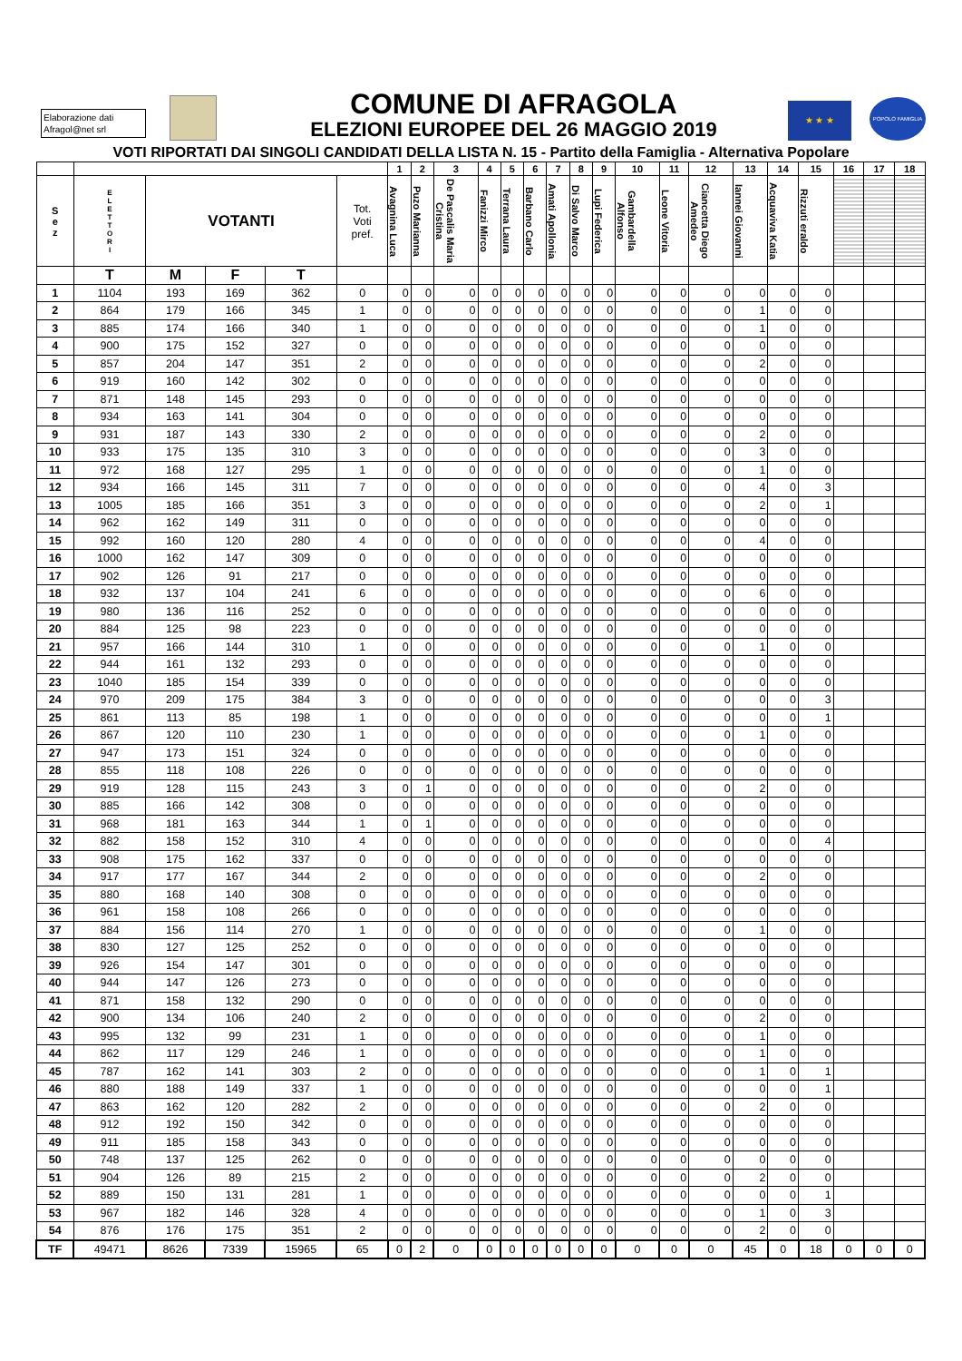Elaborazione dati
Afragol@net srl
COMUNE DI AFRAGOLA
ELEZIONI EUROPEE DEL 26 MAGGIO 2019
★ ★ ★
POPOLO FAMIGLIA
VOTI RIPORTATI DAI SINGOLI CANDIDATI DELLA LISTA N. 15 - Partito della Famiglia - Alternativa Popolare
| | | | | | | 1 | 2 | 3 | 4 | 5 | 6 | 7 | 8 | 9 | 10 | 11 | 12 | 13 | 14 | 15 | 16 | 17 | 18 |
| --- | --- | --- | --- | --- | --- | --- | --- | --- | --- | --- | --- | --- | --- | --- | --- | --- | --- | --- | --- | --- | --- | --- | --- |
| S e z | E L E T T O R I | VOTANTI | | | Tot. Voti pref. | Avagnina Luca | Puzo Marianna | De Pascalis Maria Cristina | Fanizzi Mirco | Terrana Laura | Barbano Carlo | Amati Apollonia | Di Salvo Marco | Lupi Federica | Gambardella Alfonso | Leone Vitoria | Ciancetta Diego Amedeo | Iannei Giovanni | Acquaviva Katia | Rizzuti eraldo | | | |
| | T | M | F | T | | | | | | | | | | | | | | | | | | | |
| 1 | 1104 | 193 | 169 | 362 | 0 | 0 | 0 | 0 | 0 | 0 | 0 | 0 | 0 | 0 | 0 | 0 | 0 | 0 | 0 | 0 | | | |
| 2 | 864 | 179 | 166 | 345 | 1 | 0 | 0 | 0 | 0 | 0 | 0 | 0 | 0 | 0 | 0 | 0 | 0 | 1 | 0 | 0 | | | |
| 3 | 885 | 174 | 166 | 340 | 1 | 0 | 0 | 0 | 0 | 0 | 0 | 0 | 0 | 0 | 0 | 0 | 0 | 1 | 0 | 0 | | | |
| 4 | 900 | 175 | 152 | 327 | 0 | 0 | 0 | 0 | 0 | 0 | 0 | 0 | 0 | 0 | 0 | 0 | 0 | 0 | 0 | 0 | | | |
| 5 | 857 | 204 | 147 | 351 | 2 | 0 | 0 | 0 | 0 | 0 | 0 | 0 | 0 | 0 | 0 | 0 | 0 | 2 | 0 | 0 | | | |
| 6 | 919 | 160 | 142 | 302 | 0 | 0 | 0 | 0 | 0 | 0 | 0 | 0 | 0 | 0 | 0 | 0 | 0 | 0 | 0 | 0 | | | |
| 7 | 871 | 148 | 145 | 293 | 0 | 0 | 0 | 0 | 0 | 0 | 0 | 0 | 0 | 0 | 0 | 0 | 0 | 0 | 0 | 0 | | | |
| 8 | 934 | 163 | 141 | 304 | 0 | 0 | 0 | 0 | 0 | 0 | 0 | 0 | 0 | 0 | 0 | 0 | 0 | 0 | 0 | 0 | | | |
| 9 | 931 | 187 | 143 | 330 | 2 | 0 | 0 | 0 | 0 | 0 | 0 | 0 | 0 | 0 | 0 | 0 | 0 | 2 | 0 | 0 | | | |
| 10 | 933 | 175 | 135 | 310 | 3 | 0 | 0 | 0 | 0 | 0 | 0 | 0 | 0 | 0 | 0 | 0 | 0 | 3 | 0 | 0 | | | |
| 11 | 972 | 168 | 127 | 295 | 1 | 0 | 0 | 0 | 0 | 0 | 0 | 0 | 0 | 0 | 0 | 0 | 0 | 1 | 0 | 0 | | | |
| 12 | 934 | 166 | 145 | 311 | 7 | 0 | 0 | 0 | 0 | 0 | 0 | 0 | 0 | 0 | 0 | 0 | 0 | 4 | 0 | 3 | | | |
| 13 | 1005 | 185 | 166 | 351 | 3 | 0 | 0 | 0 | 0 | 0 | 0 | 0 | 0 | 0 | 0 | 0 | 0 | 2 | 0 | 1 | | | |
| 14 | 962 | 162 | 149 | 311 | 0 | 0 | 0 | 0 | 0 | 0 | 0 | 0 | 0 | 0 | 0 | 0 | 0 | 0 | 0 | 0 | | | |
| 15 | 992 | 160 | 120 | 280 | 4 | 0 | 0 | 0 | 0 | 0 | 0 | 0 | 0 | 0 | 0 | 0 | 0 | 4 | 0 | 0 | | | |
| 16 | 1000 | 162 | 147 | 309 | 0 | 0 | 0 | 0 | 0 | 0 | 0 | 0 | 0 | 0 | 0 | 0 | 0 | 0 | 0 | 0 | | | |
| 17 | 902 | 126 | 91 | 217 | 0 | 0 | 0 | 0 | 0 | 0 | 0 | 0 | 0 | 0 | 0 | 0 | 0 | 0 | 0 | 0 | | | |
| 18 | 932 | 137 | 104 | 241 | 6 | 0 | 0 | 0 | 0 | 0 | 0 | 0 | 0 | 0 | 0 | 0 | 0 | 6 | 0 | 0 | | | |
| 19 | 980 | 136 | 116 | 252 | 0 | 0 | 0 | 0 | 0 | 0 | 0 | 0 | 0 | 0 | 0 | 0 | 0 | 0 | 0 | 0 | | | |
| 20 | 884 | 125 | 98 | 223 | 0 | 0 | 0 | 0 | 0 | 0 | 0 | 0 | 0 | 0 | 0 | 0 | 0 | 0 | 0 | 0 | | | |
| 21 | 957 | 166 | 144 | 310 | 1 | 0 | 0 | 0 | 0 | 0 | 0 | 0 | 0 | 0 | 0 | 0 | 0 | 1 | 0 | 0 | | | |
| 22 | 944 | 161 | 132 | 293 | 0 | 0 | 0 | 0 | 0 | 0 | 0 | 0 | 0 | 0 | 0 | 0 | 0 | 0 | 0 | 0 | | | |
| 23 | 1040 | 185 | 154 | 339 | 0 | 0 | 0 | 0 | 0 | 0 | 0 | 0 | 0 | 0 | 0 | 0 | 0 | 0 | 0 | 0 | | | |
| 24 | 970 | 209 | 175 | 384 | 3 | 0 | 0 | 0 | 0 | 0 | 0 | 0 | 0 | 0 | 0 | 0 | 0 | 0 | 0 | 3 | | | |
| 25 | 861 | 113 | 85 | 198 | 1 | 0 | 0 | 0 | 0 | 0 | 0 | 0 | 0 | 0 | 0 | 0 | 0 | 0 | 0 | 1 | | | |
| 26 | 867 | 120 | 110 | 230 | 1 | 0 | 0 | 0 | 0 | 0 | 0 | 0 | 0 | 0 | 0 | 0 | 0 | 1 | 0 | 0 | | | |
| 27 | 947 | 173 | 151 | 324 | 0 | 0 | 0 | 0 | 0 | 0 | 0 | 0 | 0 | 0 | 0 | 0 | 0 | 0 | 0 | 0 | | | |
| 28 | 855 | 118 | 108 | 226 | 0 | 0 | 0 | 0 | 0 | 0 | 0 | 0 | 0 | 0 | 0 | 0 | 0 | 0 | 0 | 0 | | | |
| 29 | 919 | 128 | 115 | 243 | 3 | 0 | 1 | 0 | 0 | 0 | 0 | 0 | 0 | 0 | 0 | 0 | 0 | 2 | 0 | 0 | | | |
| 30 | 885 | 166 | 142 | 308 | 0 | 0 | 0 | 0 | 0 | 0 | 0 | 0 | 0 | 0 | 0 | 0 | 0 | 0 | 0 | 0 | | | |
| 31 | 968 | 181 | 163 | 344 | 1 | 0 | 1 | 0 | 0 | 0 | 0 | 0 | 0 | 0 | 0 | 0 | 0 | 0 | 0 | 0 | | | |
| 32 | 882 | 158 | 152 | 310 | 4 | 0 | 0 | 0 | 0 | 0 | 0 | 0 | 0 | 0 | 0 | 0 | 0 | 0 | 0 | 4 | | | |
| 33 | 908 | 175 | 162 | 337 | 0 | 0 | 0 | 0 | 0 | 0 | 0 | 0 | 0 | 0 | 0 | 0 | 0 | 0 | 0 | 0 | | | |
| 34 | 917 | 177 | 167 | 344 | 2 | 0 | 0 | 0 | 0 | 0 | 0 | 0 | 0 | 0 | 0 | 0 | 0 | 2 | 0 | 0 | | | |
| 35 | 880 | 168 | 140 | 308 | 0 | 0 | 0 | 0 | 0 | 0 | 0 | 0 | 0 | 0 | 0 | 0 | 0 | 0 | 0 | 0 | | | |
| 36 | 961 | 158 | 108 | 266 | 0 | 0 | 0 | 0 | 0 | 0 | 0 | 0 | 0 | 0 | 0 | 0 | 0 | 0 | 0 | 0 | | | |
| 37 | 884 | 156 | 114 | 270 | 1 | 0 | 0 | 0 | 0 | 0 | 0 | 0 | 0 | 0 | 0 | 0 | 0 | 1 | 0 | 0 | | | |
| 38 | 830 | 127 | 125 | 252 | 0 | 0 | 0 | 0 | 0 | 0 | 0 | 0 | 0 | 0 | 0 | 0 | 0 | 0 | 0 | 0 | | | |
| 39 | 926 | 154 | 147 | 301 | 0 | 0 | 0 | 0 | 0 | 0 | 0 | 0 | 0 | 0 | 0 | 0 | 0 | 0 | 0 | 0 | | | |
| 40 | 944 | 147 | 126 | 273 | 0 | 0 | 0 | 0 | 0 | 0 | 0 | 0 | 0 | 0 | 0 | 0 | 0 | 0 | 0 | 0 | | | |
| 41 | 871 | 158 | 132 | 290 | 0 | 0 | 0 | 0 | 0 | 0 | 0 | 0 | 0 | 0 | 0 | 0 | 0 | 0 | 0 | 0 | | | |
| 42 | 900 | 134 | 106 | 240 | 2 | 0 | 0 | 0 | 0 | 0 | 0 | 0 | 0 | 0 | 0 | 0 | 0 | 2 | 0 | 0 | | | |
| 43 | 995 | 132 | 99 | 231 | 1 | 0 | 0 | 0 | 0 | 0 | 0 | 0 | 0 | 0 | 0 | 0 | 0 | 1 | 0 | 0 | | | |
| 44 | 862 | 117 | 129 | 246 | 1 | 0 | 0 | 0 | 0 | 0 | 0 | 0 | 0 | 0 | 0 | 0 | 0 | 1 | 0 | 0 | | | |
| 45 | 787 | 162 | 141 | 303 | 2 | 0 | 0 | 0 | 0 | 0 | 0 | 0 | 0 | 0 | 0 | 0 | 0 | 1 | 0 | 1 | | | |
| 46 | 880 | 188 | 149 | 337 | 1 | 0 | 0 | 0 | 0 | 0 | 0 | 0 | 0 | 0 | 0 | 0 | 0 | 0 | 0 | 1 | | | |
| 47 | 863 | 162 | 120 | 282 | 2 | 0 | 0 | 0 | 0 | 0 | 0 | 0 | 0 | 0 | 0 | 0 | 0 | 2 | 0 | 0 | | | |
| 48 | 912 | 192 | 150 | 342 | 0 | 0 | 0 | 0 | 0 | 0 | 0 | 0 | 0 | 0 | 0 | 0 | 0 | 0 | 0 | 0 | | | |
| 49 | 911 | 185 | 158 | 343 | 0 | 0 | 0 | 0 | 0 | 0 | 0 | 0 | 0 | 0 | 0 | 0 | 0 | 0 | 0 | 0 | | | |
| 50 | 748 | 137 | 125 | 262 | 0 | 0 | 0 | 0 | 0 | 0 | 0 | 0 | 0 | 0 | 0 | 0 | 0 | 0 | 0 | 0 | | | |
| 51 | 904 | 126 | 89 | 215 | 2 | 0 | 0 | 0 | 0 | 0 | 0 | 0 | 0 | 0 | 0 | 0 | 0 | 2 | 0 | 0 | | | |
| 52 | 889 | 150 | 131 | 281 | 1 | 0 | 0 | 0 | 0 | 0 | 0 | 0 | 0 | 0 | 0 | 0 | 0 | 0 | 0 | 1 | | | |
| 53 | 967 | 182 | 146 | 328 | 4 | 0 | 0 | 0 | 0 | 0 | 0 | 0 | 0 | 0 | 0 | 0 | 0 | 1 | 0 | 3 | | | |
| 54 | 876 | 176 | 175 | 351 | 2 | 0 | 0 | 0 | 0 | 0 | 0 | 0 | 0 | 0 | 0 | 0 | 0 | 2 | 0 | 0 | | | |
| TF | 49471 | 8626 | 7339 | 15965 | 65 | 0 | 2 | 0 | 0 | 0 | 0 | 0 | 0 | 0 | 0 | 0 | 0 | 45 | 0 | 18 | 0 | 0 | 0 |